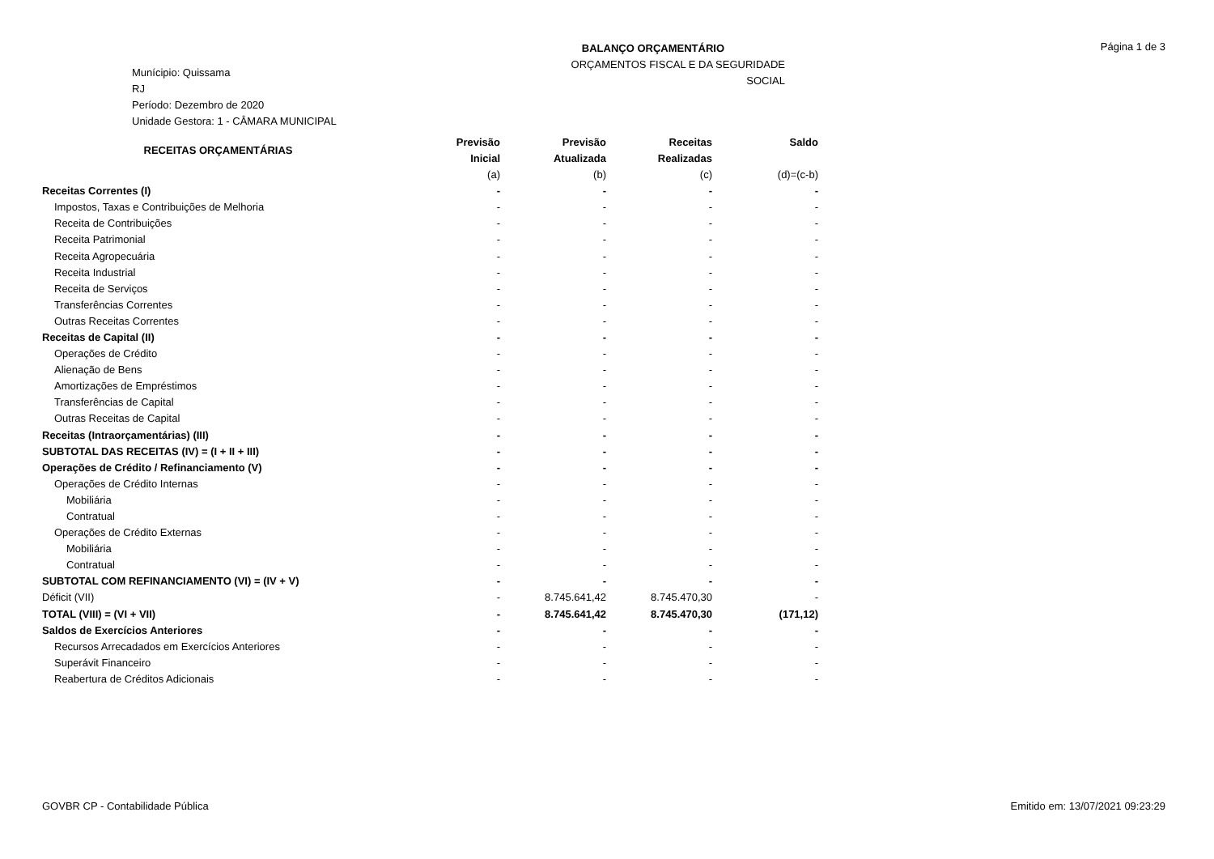Munícipio: Quissama
RJ
Período: Dezembro de 2020
Unidade Gestora: 1 - CÂMARA MUNICIPAL
BALANÇO ORÇAMENTÁRIO
ORÇAMENTOS FISCAL E DA SEGURIDADE SOCIAL
Página 1 de 3
| RECEITAS ORÇAMENTÁRIAS | Previsão Inicial | Previsão Atualizada | Receitas Realizadas | Saldo |
| --- | --- | --- | --- | --- |
| | (a) | (b) | (c) | (d)=(c-b) |
| Receitas Correntes (I) | - | - | - | - |
| Impostos, Taxas e Contribuições de Melhoria | - | - | - | - |
| Receita de Contribuições | - | - | - | - |
| Receita Patrimonial | - | - | - | - |
| Receita Agropecuária | - | - | - | - |
| Receita Industrial | - | - | - | - |
| Receita de Serviços | - | - | - | - |
| Transferências Correntes | - | - | - | - |
| Outras Receitas Correntes | - | - | - | - |
| Receitas de Capital (II) | - | - | - | - |
| Operações de Crédito | - | - | - | - |
| Alienação de Bens | - | - | - | - |
| Amortizações de Empréstimos | - | - | - | - |
| Transferências de Capital | - | - | - | - |
| Outras Receitas de Capital | - | - | - | - |
| Receitas (Intraorçamentárias) (III) | - | - | - | - |
| SUBTOTAL DAS RECEITAS (IV) = (I + II + III) | - | - | - | - |
| Operações de Crédito / Refinanciamento (V) | - | - | - | - |
| Operações de Crédito Internas | - | - | - | - |
| Mobiliária | - | - | - | - |
| Contratual | - | - | - | - |
| Operações de Crédito Externas | - | - | - | - |
| Mobiliária | - | - | - | - |
| Contratual | - | - | - | - |
| SUBTOTAL COM REFINANCIAMENTO (VI) = (IV + V) | - | - | - | - |
| Déficit (VII) | - | 8.745.641,42 | 8.745.470,30 | - |
| TOTAL (VIII) = (VI + VII) | - | 8.745.641,42 | 8.745.470,30 | (171,12) |
| Saldos de Exercícios Anteriores | - | - | - | - |
| Recursos Arrecadados em Exercícios Anteriores | - | - | - | - |
| Superávit Financeiro | - | - | - | - |
| Reabertura de Créditos Adicionais | - | - | - | - |
GOVBR CP - Contabilidade Pública Emitido em: 13/07/2021 09:23:29